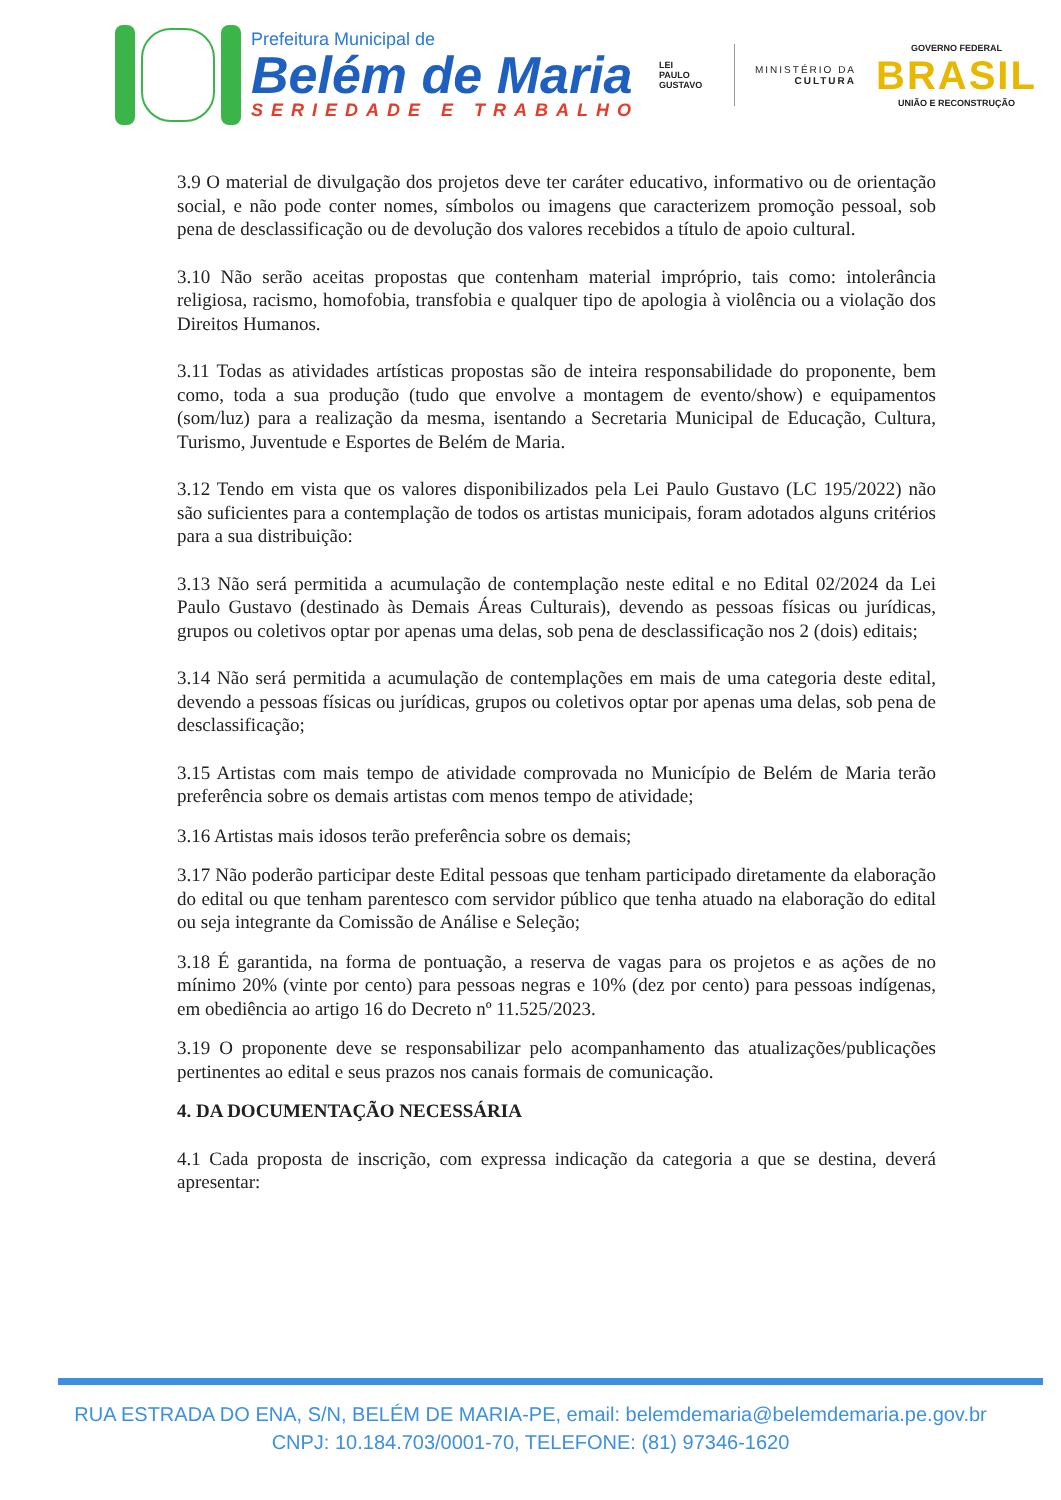Prefeitura Municipal de
Belém de Maria
SERIEDADE E TRABALHO
LEI
PAULO
GUSTAVO
MINISTÉRIO DA
CULTURA
GOVERNO FEDERAL
BRASIL
UNIÃO E RECONSTRUÇÃO
3.9 O material de divulgação dos projetos deve ter caráter educativo, informativo ou de orientação social, e não pode conter nomes, símbolos ou imagens que caracterizem promoção pessoal, sob pena de desclassificação ou de devolução dos valores recebidos a título de apoio cultural.
3.10 Não serão aceitas propostas que contenham material impróprio, tais como: intolerância religiosa, racismo, homofobia, transfobia e qualquer tipo de apologia à violência ou a violação dos Direitos Humanos.
3.11 Todas as atividades artísticas propostas são de inteira responsabilidade do proponente, bem como, toda a sua produção (tudo que envolve a montagem de evento/show) e equipamentos (som/luz) para a realização da mesma, isentando a Secretaria Municipal de Educação, Cultura, Turismo, Juventude e Esportes de Belém de Maria.
3.12 Tendo em vista que os valores disponibilizados pela Lei Paulo Gustavo (LC 195/2022) não são suficientes para a contemplação de todos os artistas municipais, foram adotados alguns critérios para a sua distribuição:
3.13 Não será permitida a acumulação de contemplação neste edital e no Edital 02/2024 da Lei Paulo Gustavo (destinado às Demais Áreas Culturais), devendo as pessoas físicas ou jurídicas, grupos ou coletivos optar por apenas uma delas, sob pena de desclassificação nos 2 (dois) editais;
3.14 Não será permitida a acumulação de contemplações em mais de uma categoria deste edital, devendo a pessoas físicas ou jurídicas, grupos ou coletivos optar por apenas uma delas, sob pena de desclassificação;
3.15 Artistas com mais tempo de atividade comprovada no Município de Belém de Maria terão preferência sobre os demais artistas com menos tempo de atividade;
3.16 Artistas mais idosos terão preferência sobre os demais;
3.17 Não poderão participar deste Edital pessoas que tenham participado diretamente da elaboração do edital ou que tenham parentesco com servidor público que tenha atuado na elaboração do edital ou seja integrante da Comissão de Análise e Seleção;
3.18 É garantida, na forma de pontuação, a reserva de vagas para os projetos e as ações de no mínimo 20% (vinte por cento) para pessoas negras e 10% (dez por cento) para pessoas indígenas, em obediência ao artigo 16 do Decreto nº 11.525/2023.
3.19 O proponente deve se responsabilizar pelo acompanhamento das atualizações/publicações pertinentes ao edital e seus prazos nos canais formais de comunicação.
4. DA DOCUMENTAÇÃO NECESSÁRIA
4.1 Cada proposta de inscrição, com expressa indicação da categoria a que se destina, deverá apresentar:
RUA ESTRADA DO ENA, S/N, BELÉM DE MARIA-PE, email: belemdemaria@belemdemaria.pe.gov.br
CNPJ: 10.184.703/0001-70, TELEFONE: (81) 97346-1620